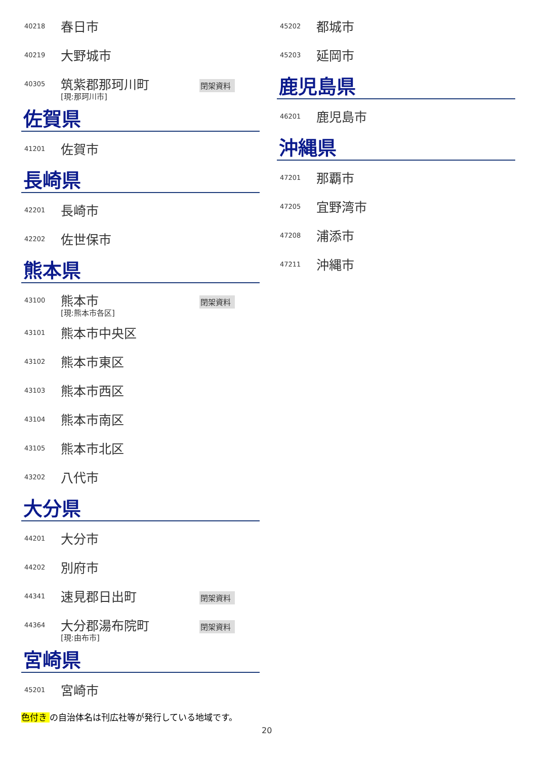40218
春日市
40219
大野城市
40305
筑紫郡那珂川町
[現:那珂川市]
閉架資料
佐賀県
41201
佐賀市
長崎県
42201
長崎市
42202
佐世保市
熊本県
43100
熊本市
[現:熊本市各区]
閉架資料
43101
熊本市中央区
43102
熊本市東区
43103
熊本市西区
43104
熊本市南区
43105
熊本市北区
43202
八代市
大分県
44201
大分市
44202
別府市
44341
速見郡日出町
閉架資料
44364
大分郡湯布院町
[現:由布市]
閉架資料
宮崎県
45201
宮崎市
45202
都城市
45203
延岡市
鹿児島県
46201
鹿児島市
沖縄県
47201
那覇市
47205
宜野湾市
47208
浦添市
47211
沖縄市
色付き の自治体名は刊広社等が発行している地域です。
20